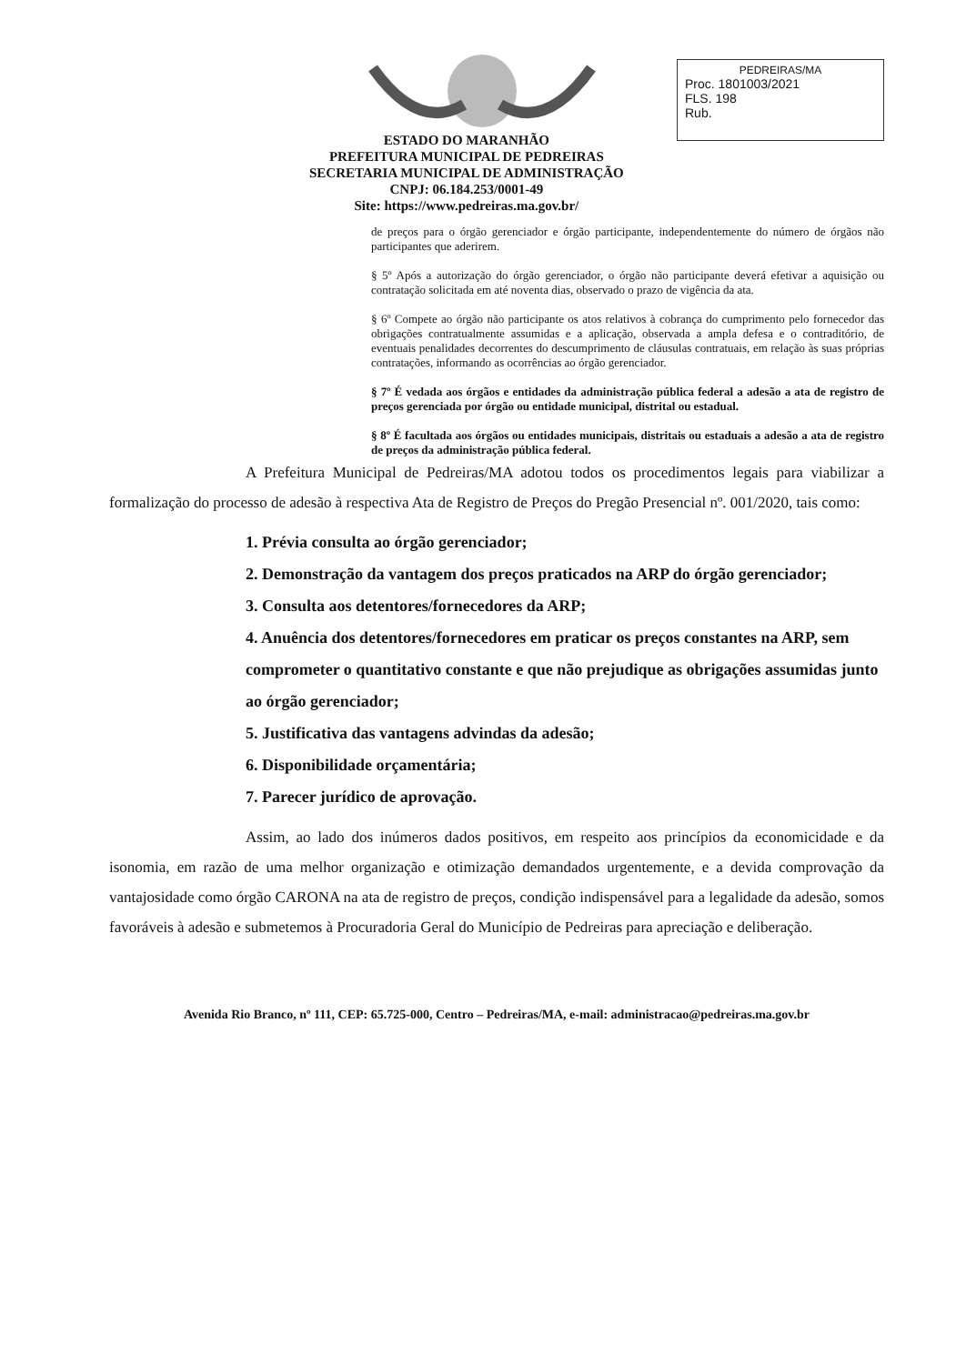ESTADO DO MARANHÃO
PREFEITURA MUNICIPAL DE PEDREIRAS
SECRETARIA MUNICIPAL DE ADMINISTRAÇÃO
CNPJ: 06.184.253/0001-49
Site: https://www.pedreiras.ma.gov.br/
PEDREIRAS/MA
Proc. 1801003/2021
FLS. 198
Rub.
de preços para o órgão gerenciador e órgão participante, independentemente do número de órgãos não participantes que aderirem.
§ 5º Após a autorização do órgão gerenciador, o órgão não participante deverá efetivar a aquisição ou contratação solicitada em até noventa dias, observado o prazo de vigência da ata.
§ 6º Compete ao órgão não participante os atos relativos à cobrança do cumprimento pelo fornecedor das obrigações contratualmente assumidas e a aplicação, observada a ampla defesa e o contraditório, de eventuais penalidades decorrentes do descumprimento de cláusulas contratuais, em relação às suas próprias contratações, informando as ocorrências ao órgão gerenciador.
§ 7º É vedada aos órgãos e entidades da administração pública federal a adesão a ata de registro de preços gerenciada por órgão ou entidade municipal, distrital ou estadual.
§ 8º É facultada aos órgãos ou entidades municipais, distritais ou estaduais a adesão a ata de registro de preços da administração pública federal.
A Prefeitura Municipal de Pedreiras/MA adotou todos os procedimentos legais para viabilizar a formalização do processo de adesão à respectiva Ata de Registro de Preços do Pregão Presencial nº. 001/2020, tais como:
1. Prévia consulta ao órgão gerenciador;
2. Demonstração da vantagem dos preços praticados na ARP do órgão gerenciador;
3. Consulta aos detentores/fornecedores da ARP;
4. Anuência dos detentores/fornecedores em praticar os preços constantes na ARP, sem comprometer o quantitativo constante e que não prejudique as obrigações assumidas junto ao órgão gerenciador;
5. Justificativa das vantagens advindas da adesão;
6. Disponibilidade orçamentária;
7. Parecer jurídico de aprovação.
Assim, ao lado dos inúmeros dados positivos, em respeito aos princípios da economicidade e da isonomia, em razão de uma melhor organização e otimização demandados urgentemente, e a devida comprovação da vantajosidade como órgão CARONA na ata de registro de preços, condição indispensável para a legalidade da adesão, somos favoráveis à adesão e submetemos à Procuradoria Geral do Município de Pedreiras para apreciação e deliberação.
Avenida Rio Branco, nº 111, CEP: 65.725-000, Centro – Pedreiras/MA, e-mail: administracao@pedreiras.ma.gov.br